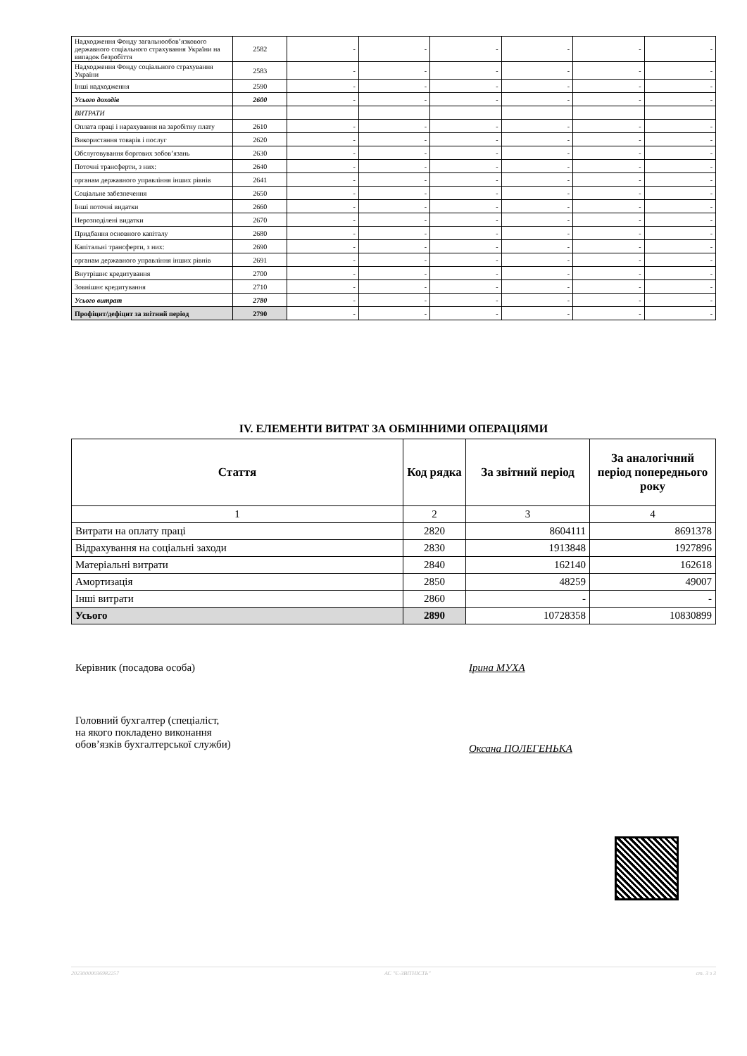| Надходження Фонду загальнообов’язкового державного соціального страхування України на випадок безробіття | 2582 | - | - | - | - | - | - |
| Надходження Фонду соціального страхування України | 2583 | - | - | - | - | - | - |
| Інші надходження | 2590 | - | - | - | - | - | - |
| Усього доходів | 2600 | - | - | - | - | - | - |
| ВИТРАТИ | | | | | | | |
| Оплата праці і нарахування на заробітну плату | 2610 | - | - | - | - | - | - |
| Використання товарів і послуг | 2620 | - | - | - | - | - | - |
| Обслуговування боргових зобов’язань | 2630 | - | - | - | - | - | - |
| Поточні трансферти, з них: | 2640 | - | - | - | - | - | - |
| органам державного управління інших рівнів | 2641 | - | - | - | - | - | - |
| Соціальне забезпечення | 2650 | - | - | - | - | - | - |
| Інші поточні видатки | 2660 | - | - | - | - | - | - |
| Нерозподілені видатки | 2670 | - | - | - | - | - | - |
| Придбання основного капіталу | 2680 | - | - | - | - | - | - |
| Капітальні трансферти, з них: | 2690 | - | - | - | - | - | - |
| органам державного управління інших рівнів | 2691 | - | - | - | - | - | - |
| Внутрішнє кредитування | 2700 | - | - | - | - | - | - |
| Зовнішнє кредитування | 2710 | - | - | - | - | - | - |
| Усього витрат | 2780 | - | - | - | - | - | - |
| Профіцит/дефіцит за звітний період | 2790 | - | - | - | - | - | - |
IV. ЕЛЕМЕНТИ ВИТРАТ ЗА ОБМІННИМИ ОПЕРАЦІЯМИ
| Стаття | Код рядка | За звітний період | За аналогічний період попереднього року |
| --- | --- | --- | --- |
| 1 | 2 | 3 | 4 |
| Витрати на оплату праці | 2820 | 8604111 | 8691378 |
| Відрахування на соціальні заходи | 2830 | 1913848 | 1927896 |
| Матеріальні витрати | 2840 | 162140 | 162618 |
| Амортизація | 2850 | 48259 | 49007 |
| Інші витрати | 2860 | - | - |
| Усього | 2890 | 10728358 | 10830899 |
Керівник (посадова особа) Ірина МУХА
Головний бухгалтер (спеціаліст,
на якого покладено виконання
обов’язків бухгалтерської служби)
Оксана ПОЛЕГЕНЬКА
20230000036982257 АС "Є-ЗВІТНІСТЬ" ст. 3 з 3